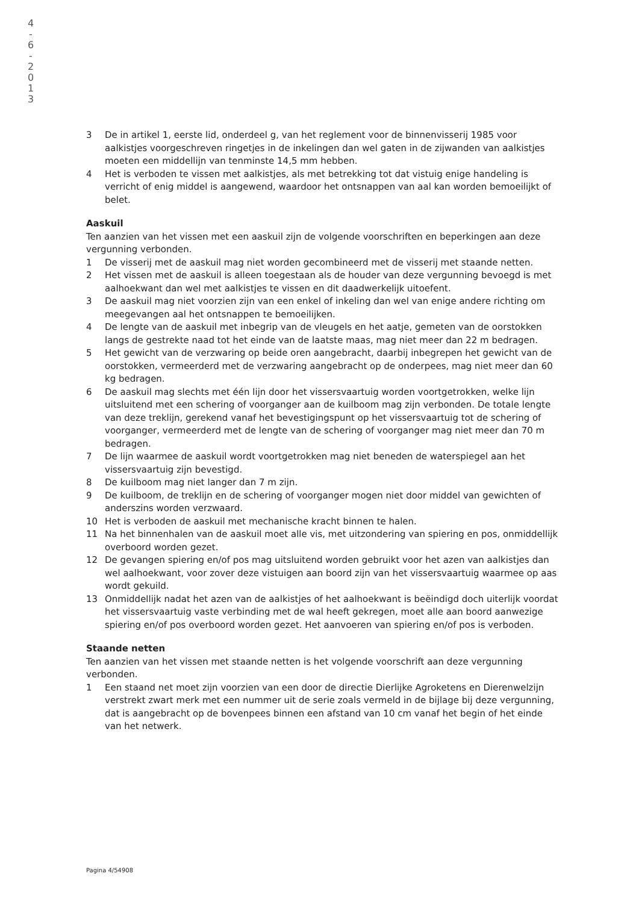4
-
6
-
2
0
1
3
3 De in artikel 1, eerste lid, onderdeel g, van het reglement voor de binnenvisserij 1985 voor aalkistjes voorgeschreven ringetjes in de inkelingen dan wel gaten in de zijwanden van aalkistjes moeten een middellijn van tenminste 14,5 mm hebben.
4 Het is verboden te vissen met aalkistjes, als met betrekking tot dat vistuig enige handeling is verricht of enig middel is aangewend, waardoor het ontsnappen van aal kan worden bemoeilijkt of belet.
Aaskuil
Ten aanzien van het vissen met een aaskuil zijn de volgende voorschriften en beperkingen aan deze vergunning verbonden.
1 De visserij met de aaskuil mag niet worden gecombineerd met de visserij met staande netten.
2 Het vissen met de aaskuil is alleen toegestaan als de houder van deze vergunning bevoegd is met aalhoekwant dan wel met aalkistjes te vissen en dit daadwerkelijk uitoefent.
3 De aaskuil mag niet voorzien zijn van een enkel of inkeling dan wel van enige andere richting om meegevangen aal het ontsnappen te bemoeilijken.
4 De lengte van de aaskuil met inbegrip van de vleugels en het aatje, gemeten van de oorstokken langs de gestrekte naad tot het einde van de laatste maas, mag niet meer dan 22 m bedragen.
5 Het gewicht van de verzwaring op beide oren aangebracht, daarbij inbegrepen het gewicht van de oorstokken, vermeerderd met de verzwaring aangebracht op de onderpees, mag niet meer dan 60 kg bedragen.
6 De aaskuil mag slechts met één lijn door het vissersvaartuig worden voortgetrokken, welke lijn uitsluitend met een schering of voorganger aan de kuilboom mag zijn verbonden. De totale lengte van deze treklijn, gerekend vanaf het bevestigingspunt op het vissersvaartuig tot de schering of voorganger, vermeerderd met de lengte van de schering of voorganger mag niet meer dan 70 m bedragen.
7 De lijn waarmee de aaskuil wordt voortgetrokken mag niet beneden de waterspiegel aan het vissersvaartuig zijn bevestigd.
8 De kuilboom mag niet langer dan 7 m zijn.
9 De kuilboom, de treklijn en de schering of voorganger mogen niet door middel van gewichten of anderszins worden verzwaard.
10 Het is verboden de aaskuil met mechanische kracht binnen te halen.
11 Na het binnenhalen van de aaskuil moet alle vis, met uitzondering van spiering en pos, onmiddellijk overboord worden gezet.
12 De gevangen spiering en/of pos mag uitsluitend worden gebruikt voor het azen van aalkistjes dan wel aalhoekwant, voor zover deze vistuigen aan boord zijn van het vissersvaartuig waarmee op aas wordt gekuild.
13 Onmiddellijk nadat het azen van de aalkistjes of het aalhoekwant is beëindigd doch uiterlijk voordat het vissersvaartuig vaste verbinding met de wal heeft gekregen, moet alle aan boord aanwezige spiering en/of pos overboord worden gezet. Het aanvoeren van spiering en/of pos is verboden.
Staande netten
Ten aanzien van het vissen met staande netten is het volgende voorschrift aan deze vergunning verbonden.
1 Een staand net moet zijn voorzien van een door de directie Dierlijke Agroketens en Dierenwelzijn verstrekt zwart merk met een nummer uit de serie zoals vermeld in de bijlage bij deze vergunning, dat is aangebracht op de bovenpees binnen een afstand van 10 cm vanaf het begin of het einde van het netwerk.
Pagina 4/54908